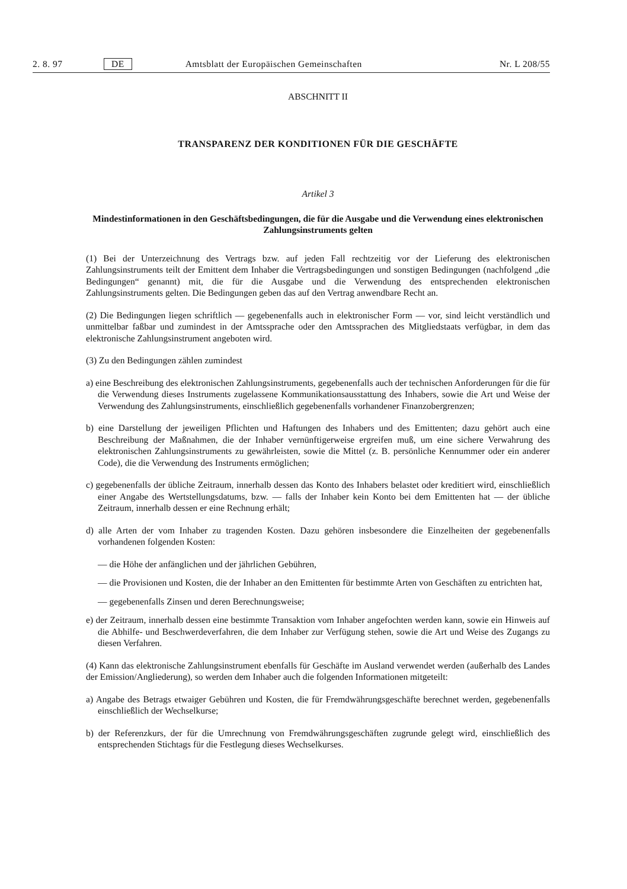2. 8. 97 DE Amtsblatt der Europäischen Gemeinschaften Nr. L 208/55
ABSCHNITT II
TRANSPARENZ DER KONDITIONEN FÜR DIE GESCHÄFTE
Artikel 3
Mindestinformationen in den Geschäftsbedingungen, die für die Ausgabe und die Verwendung eines elektronischen Zahlungsinstruments gelten
(1) Bei der Unterzeichnung des Vertrags bzw. auf jeden Fall rechtzeitig vor der Lieferung des elektronischen Zahlungsinstruments teilt der Emittent dem Inhaber die Vertragsbedingungen und sonstigen Bedingungen (nachfolgend „die Bedingungen“ genannt) mit, die für die Ausgabe und die Verwendung des entsprechenden elektronischen Zahlungsinstruments gelten. Die Bedingungen geben das auf den Vertrag anwendbare Recht an.
(2) Die Bedingungen liegen schriftlich — gegebenenfalls auch in elektronischer Form — vor, sind leicht verständlich und unmittelbar faßbar und zumindest in der Amtssprache oder den Amtssprachen des Mitgliedstaats verfügbar, in dem das elektronische Zahlungsinstrument angeboten wird.
(3) Zu den Bedingungen zählen zumindest
a) eine Beschreibung des elektronischen Zahlungsinstruments, gegebenenfalls auch der technischen Anforderungen für die für die Verwendung dieses Instruments zugelassene Kommunikationsausstattung des Inhabers, sowie die Art und Weise der Verwendung des Zahlungsinstruments, einschließlich gegebenenfalls vorhandener Finanzobergrenzen;
b) eine Darstellung der jeweiligen Pflichten und Haftungen des Inhabers und des Emittenten; dazu gehört auch eine Beschreibung der Maßnahmen, die der Inhaber vernünftigerweise ergreifen muß, um eine sichere Verwahrung des elektronischen Zahlungsinstruments zu gewährleisten, sowie die Mittel (z. B. persönliche Kennummer oder ein anderer Code), die die Verwendung des Instruments ermöglichen;
c) gegebenenfalls der übliche Zeitraum, innerhalb dessen das Konto des Inhabers belastet oder kreditiert wird, einschließlich einer Angabe des Wertstellungsdatums, bzw. — falls der Inhaber kein Konto bei dem Emittenten hat — der übliche Zeitraum, innerhalb dessen er eine Rechnung erhält;
d) alle Arten der vom Inhaber zu tragenden Kosten. Dazu gehören insbesondere die Einzelheiten der gegebenenfalls vorhandenen folgenden Kosten:
— die Höhe der anfänglichen und der jährlichen Gebühren,
— die Provisionen und Kosten, die der Inhaber an den Emittenten für bestimmte Arten von Geschäften zu entrichten hat,
— gegebenenfalls Zinsen und deren Berechnungsweise;
e) der Zeitraum, innerhalb dessen eine bestimmte Transaktion vom Inhaber angefochten werden kann, sowie ein Hinweis auf die Abhilfe- und Beschwerdeverfahren, die dem Inhaber zur Verfügung stehen, sowie die Art und Weise des Zugangs zu diesen Verfahren.
(4) Kann das elektronische Zahlungsinstrument ebenfalls für Geschäfte im Ausland verwendet werden (außerhalb des Landes der Emission/Angliederung), so werden dem Inhaber auch die folgenden Informationen mitgeteilt:
a) Angabe des Betrags etwaiger Gebühren und Kosten, die für Fremdwährungsgeschäfte berechnet werden, gegebenenfalls einschließlich der Wechselkurse;
b) der Referenzkurs, der für die Umrechnung von Fremdwährungsgeschäften zugrunde gelegt wird, einschließlich des entsprechenden Stichtags für die Festlegung dieses Wechselkurses.